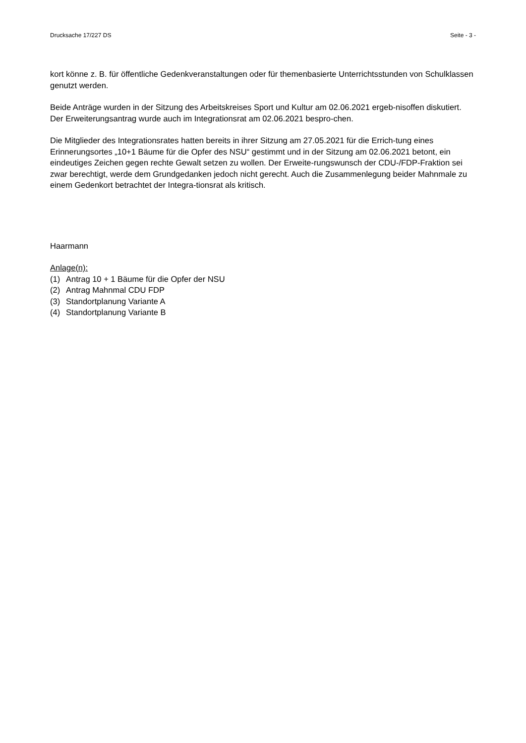Drucksache 17/227 DS Seite - 3 -
kort könne z. B. für öffentliche Gedenkveranstaltungen oder für themenbasierte Unterrichtsstunden von Schulklassen genutzt werden.
Beide Anträge wurden in der Sitzung des Arbeitskreises Sport und Kultur am 02.06.2021 ergeb-nisoffen diskutiert. Der Erweiterungsantrag wurde auch im Integrationsrat am 02.06.2021 bespro-chen.
Die Mitglieder des Integrationsrates hatten bereits in ihrer Sitzung am 27.05.2021 für die Errich-tung eines Erinnerungsortes „10+1 Bäume für die Opfer des NSU“ gestimmt und in der Sitzung am 02.06.2021 betont, ein eindeutiges Zeichen gegen rechte Gewalt setzen zu wollen. Der Erweite-rungswunsch der CDU-/FDP-Fraktion sei zwar berechtigt, werde dem Grundgedanken jedoch nicht gerecht. Auch die Zusammenlegung beider Mahnmale zu einem Gedenkort betrachtet der Integra-tionsrat als kritisch.
Haarmann
Anlage(n):
(1) Antrag 10 + 1 Bäume für die Opfer der NSU
(2) Antrag Mahnmal CDU FDP
(3) Standortplanung Variante A
(4) Standortplanung Variante B